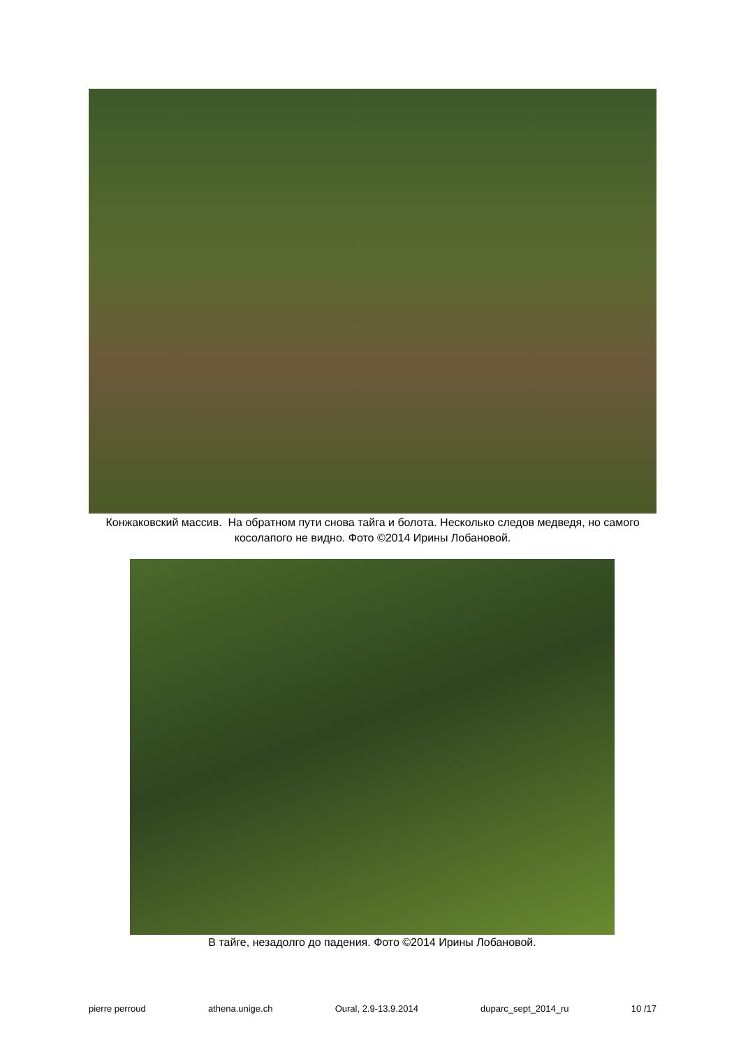Конжаковский массив. На обратном пути снова тайга и болота. Несколько следов медведя, но самого косолапого не видно. Фото ©2014 Ирины Лобановой.
В тайге, незадолго до падения. Фото ©2014 Ирины Лобановой.
pierre perroud athena.unige.ch Oural, 2.9-13.9.2014 duparc_sept_2014_ru 10 /17